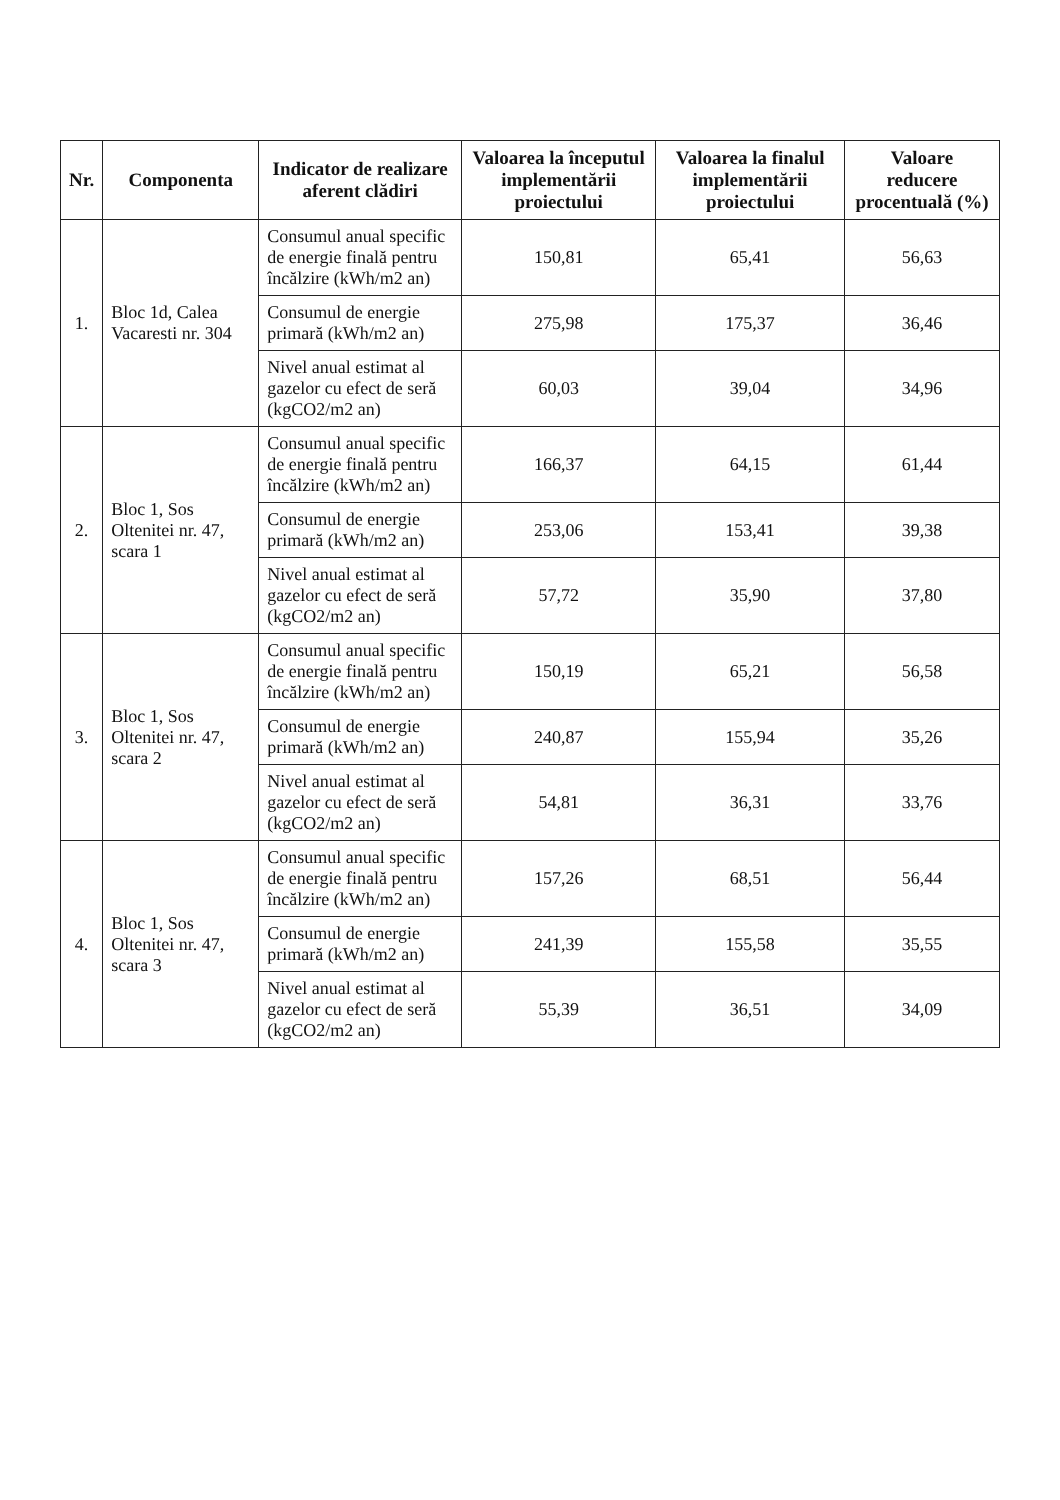| Nr. | Componenta | Indicator de realizare aferent clădiri | Valoarea la începutul implementării proiectului | Valoarea la finalul implementării proiectului | Valoare reducere procentuală (%) |
| --- | --- | --- | --- | --- | --- |
| 1. | Bloc 1d, Calea Vacaresti nr. 304 | Consumul anual specific de energie finală pentru încălzire (kWh/m2 an) | 150,81 | 65,41 | 56,63 |
| | | Consumul de energie primară (kWh/m2 an) | 275,98 | 175,37 | 36,46 |
| | | Nivel anual estimat al gazelor cu efect de seră (kgCO2/m2 an) | 60,03 | 39,04 | 34,96 |
| 2. | Bloc 1, Sos Oltenitei nr. 47, scara 1 | Consumul anual specific de energie finală pentru încălzire (kWh/m2 an) | 166,37 | 64,15 | 61,44 |
| | | Consumul de energie primară (kWh/m2 an) | 253,06 | 153,41 | 39,38 |
| | | Nivel anual estimat al gazelor cu efect de seră (kgCO2/m2 an) | 57,72 | 35,90 | 37,80 |
| 3. | Bloc 1, Sos Oltenitei nr. 47, scara 2 | Consumul anual specific de energie finală pentru încălzire (kWh/m2 an) | 150,19 | 65,21 | 56,58 |
| | | Consumul de energie primară (kWh/m2 an) | 240,87 | 155,94 | 35,26 |
| | | Nivel anual estimat al gazelor cu efect de seră (kgCO2/m2 an) | 54,81 | 36,31 | 33,76 |
| 4. | Bloc 1, Sos Oltenitei nr. 47, scara 3 | Consumul anual specific de energie finală pentru încălzire (kWh/m2 an) | 157,26 | 68,51 | 56,44 |
| | | Consumul de energie primară (kWh/m2 an) | 241,39 | 155,58 | 35,55 |
| | | Nivel anual estimat al gazelor cu efect de seră (kgCO2/m2 an) | 55,39 | 36,51 | 34,09 |